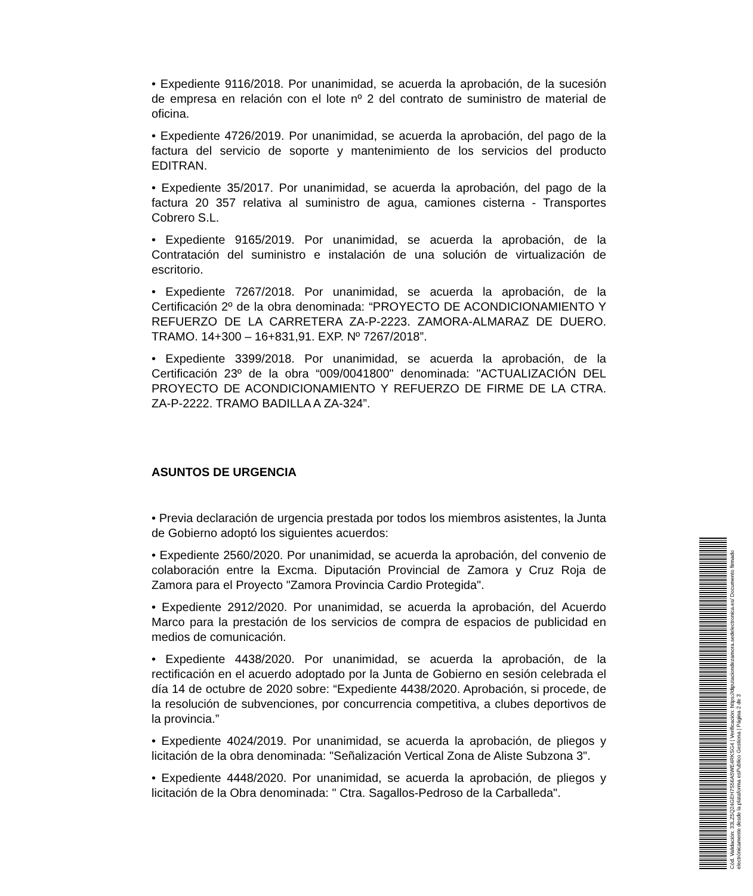• Expediente 9116/2018. Por unanimidad, se acuerda la aprobación, de la sucesión de empresa en relación con el lote nº 2 del contrato de suministro de material de oficina.
• Expediente 4726/2019. Por unanimidad, se acuerda la aprobación, del pago de la factura del servicio de soporte y mantenimiento de los servicios del producto EDITRAN.
• Expediente 35/2017. Por unanimidad, se acuerda la aprobación, del pago de la factura 20 357 relativa al suministro de agua, camiones cisterna - Transportes Cobrero S.L.
• Expediente 9165/2019. Por unanimidad, se acuerda la aprobación, de la Contratación del suministro e instalación de una solución de virtualización de escritorio.
• Expediente 7267/2018. Por unanimidad, se acuerda la aprobación, de la Certificación 2º de la obra denominada: “PROYECTO DE ACONDICIONAMIENTO Y REFUERZO DE LA CARRETERA ZA-P-2223. ZAMORA-ALMARAZ DE DUERO. TRAMO. 14+300 – 16+831,91. EXP. Nº 7267/2018”.
• Expediente 3399/2018. Por unanimidad, se acuerda la aprobación, de la Certificación 23º de la obra “009/0041800" denominada: "ACTUALIZACIÓN DEL PROYECTO DE ACONDICIONAMIENTO Y REFUERZO DE FIRME DE LA CTRA. ZA-P-2222. TRAMO BADILLA A ZA-324”.
ASUNTOS DE URGENCIA
• Previa declaración de urgencia prestada por todos los miembros asistentes, la Junta de Gobierno adoptó los siguientes acuerdos:
• Expediente 2560/2020. Por unanimidad, se acuerda la aprobación, del convenio de colaboración entre la Excma. Diputación Provincial de Zamora y Cruz Roja de Zamora para el Proyecto "Zamora Provincia Cardio Protegida".
• Expediente 2912/2020. Por unanimidad, se acuerda la aprobación, del Acuerdo Marco para la prestación de los servicios de compra de espacios de publicidad en medios de comunicación.
• Expediente 4438/2020. Por unanimidad, se acuerda la aprobación, de la rectificación en el acuerdo adoptado por la Junta de Gobierno en sesión celebrada el día 14 de octubre de 2020 sobre: “Expediente 4438/2020. Aprobación, si procede, de la resolución de subvenciones, por concurrencia competitiva, a clubes deportivos de la provincia.”
• Expediente 4024/2019. Por unanimidad, se acuerda la aprobación, de pliegos y licitación de la obra denominada: "Señalización Vertical Zona de Aliste Subzona 3".
• Expediente 4448/2020. Por unanimidad, se acuerda la aprobación, de pliegos y licitación de la Obra denominada: " Ctra. Sagallos-Pedroso de la Carballeda".
Cód. Validación: 33LZ5Q24GEH7S56A5WE4RKSG4 | Verificación: https://diputaciondezamora.sedelectronica.es/ Documento firmado electrónicamente desde la plataforma esPublico Gestiona | Página 2 de 3